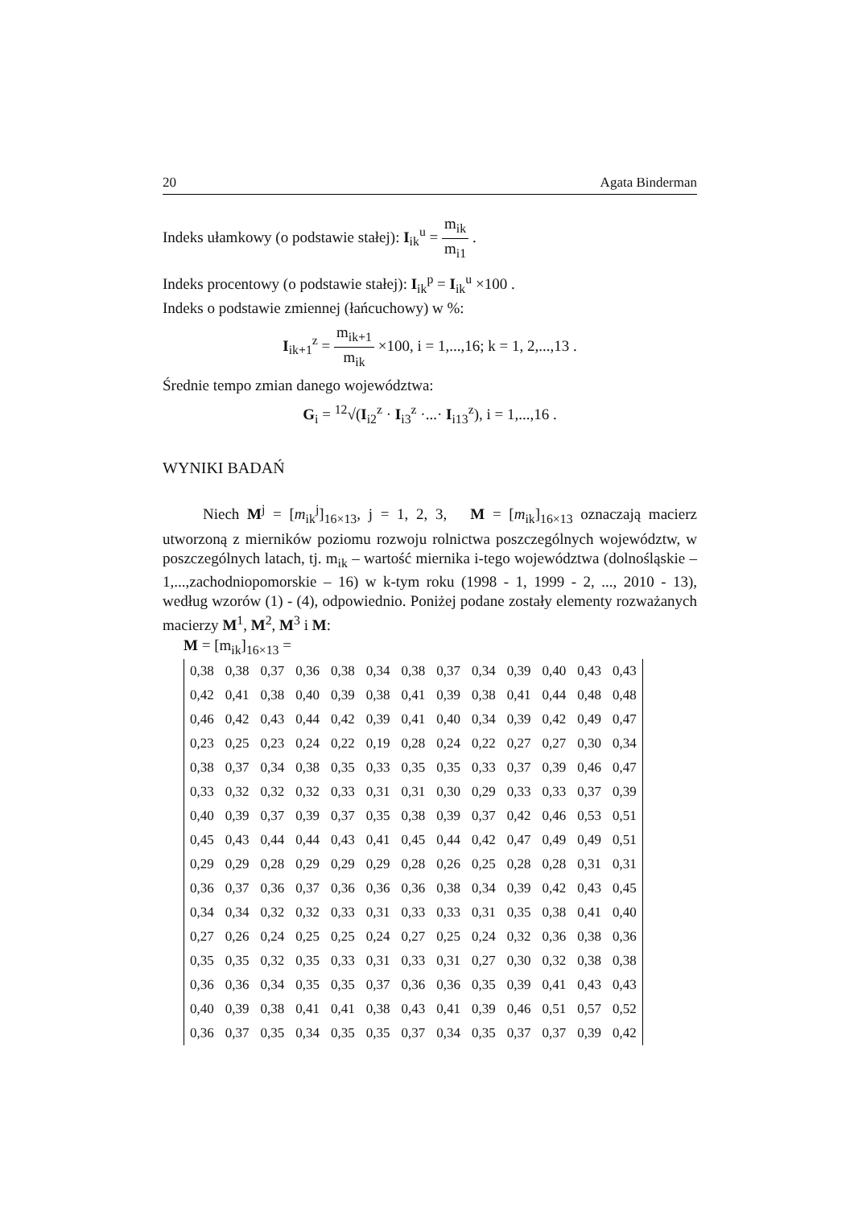20 Agata Binderman
Indeks ułamkowy (o podstawie stałej): I<sub>ik</sub><sup>u</sup> = m<sub>ik</sub> m<sub>i1</sub> .
Indeks procentowy (o podstawie stałej): I<sub>ik</sub><sup>p</sup> = I<sub>ik</sub><sup>u</sup> ×100 .
Indeks o podstawie zmiennej (łańcuchowy) w %:
I<sub>ik+1</sub><sup>z</sup> = m<sub>ik+1</sub> m<sub>ik</sub> ×100, i = 1,...,16; k = 1, 2,...,13 .
Średnie tempo zmian danego województwa:
G<sub>i</sub> = <sup>12</sup>√(I<sub>i2</sub><sup>z</sup> · I<sub>i3</sub><sup>z</sup> ·...· I<sub>i13</sub><sup>z</sup>), i = 1,...,16 .
WYNIKI BADAŃ
Niech M<sup>j</sup> = [m<sub>ik</sub><sup>j</sup>]<sub>16×13</sub>, j = 1, 2, 3, M = [m<sub>ik</sub>]<sub>16×13</sub> oznaczają macierz utworzoną z mierników poziomu rozwoju rolnictwa poszczególnych województw, w poszczególnych latach, tj. m<sub>ik</sub> – wartość miernika i-tego województwa (dolnośląskie – 1,...,zachodniopomorskie – 16) w k-tym roku (1998 - 1, 1999 - 2, ..., 2010 - 13), według wzorów (1) - (4), odpowiednio. Poniżej podane zostały elementy rozważanych macierzy M<sup>1</sup>, M<sup>2</sup>, M<sup>3</sup> i M:
M = [m<sub>ik</sub>]<sub>16×13</sub> =
| 0,38 | 0,38 | 0,37 | 0,36 | 0,38 | 0,34 | 0,38 | 0,37 | 0,34 | 0,39 | 0,40 | 0,43 | 0,43 |
| 0,42 | 0,41 | 0,38 | 0,40 | 0,39 | 0,38 | 0,41 | 0,39 | 0,38 | 0,41 | 0,44 | 0,48 | 0,48 |
| 0,46 | 0,42 | 0,43 | 0,44 | 0,42 | 0,39 | 0,41 | 0,40 | 0,34 | 0,39 | 0,42 | 0,49 | 0,47 |
| 0,23 | 0,25 | 0,23 | 0,24 | 0,22 | 0,19 | 0,28 | 0,24 | 0,22 | 0,27 | 0,27 | 0,30 | 0,34 |
| 0,38 | 0,37 | 0,34 | 0,38 | 0,35 | 0,33 | 0,35 | 0,35 | 0,33 | 0,37 | 0,39 | 0,46 | 0,47 |
| 0,33 | 0,32 | 0,32 | 0,32 | 0,33 | 0,31 | 0,31 | 0,30 | 0,29 | 0,33 | 0,33 | 0,37 | 0,39 |
| 0,40 | 0,39 | 0,37 | 0,39 | 0,37 | 0,35 | 0,38 | 0,39 | 0,37 | 0,42 | 0,46 | 0,53 | 0,51 |
| 0,45 | 0,43 | 0,44 | 0,44 | 0,43 | 0,41 | 0,45 | 0,44 | 0,42 | 0,47 | 0,49 | 0,49 | 0,51 |
| 0,29 | 0,29 | 0,28 | 0,29 | 0,29 | 0,29 | 0,28 | 0,26 | 0,25 | 0,28 | 0,28 | 0,31 | 0,31 |
| 0,36 | 0,37 | 0,36 | 0,37 | 0,36 | 0,36 | 0,36 | 0,38 | 0,34 | 0,39 | 0,42 | 0,43 | 0,45 |
| 0,34 | 0,34 | 0,32 | 0,32 | 0,33 | 0,31 | 0,33 | 0,33 | 0,31 | 0,35 | 0,38 | 0,41 | 0,40 |
| 0,27 | 0,26 | 0,24 | 0,25 | 0,25 | 0,24 | 0,27 | 0,25 | 0,24 | 0,32 | 0,36 | 0,38 | 0,36 |
| 0,35 | 0,35 | 0,32 | 0,35 | 0,33 | 0,31 | 0,33 | 0,31 | 0,27 | 0,30 | 0,32 | 0,38 | 0,38 |
| 0,36 | 0,36 | 0,34 | 0,35 | 0,35 | 0,37 | 0,36 | 0,36 | 0,35 | 0,39 | 0,41 | 0,43 | 0,43 |
| 0,40 | 0,39 | 0,38 | 0,41 | 0,41 | 0,38 | 0,43 | 0,41 | 0,39 | 0,46 | 0,51 | 0,57 | 0,52 |
| 0,36 | 0,37 | 0,35 | 0,34 | 0,35 | 0,35 | 0,37 | 0,34 | 0,35 | 0,37 | 0,37 | 0,39 | 0,42 |